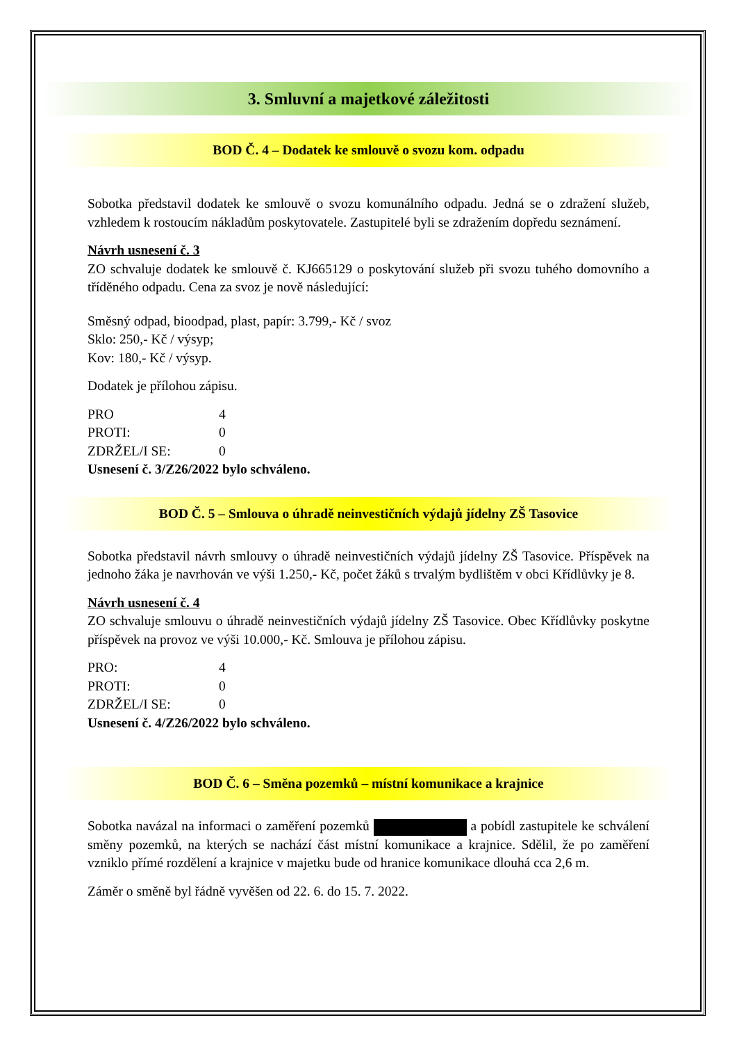3. Smluvní a majetkové záležitosti
BOD Č. 4 – Dodatek ke smlouvě o svozu kom. odpadu
Sobotka představil dodatek ke smlouvě o svozu komunálního odpadu. Jedná se o zdražení služeb, vzhledem k rostoucím nákladům poskytovatele. Zastupitelé byli se zdražením dopředu seznámení.
Návrh usnesení č. 3
ZO schvaluje dodatek ke smlouvě č. KJ665129 o poskytování služeb při svozu tuhého domovního a tříděného odpadu. Cena za svoz je nově následující:
Směsný odpad, bioodpad, plast, papír: 3.799,- Kč / svoz
Sklo: 250,- Kč / výsyp;
Kov: 180,- Kč / výsyp.
Dodatek je přílohou zápisu.
| PRO | 4 |
| PROTI: | 0 |
| ZDRŽEL/I SE: | 0 |
Usnesení č. 3/Z26/2022 bylo schváleno.
BOD Č. 5 – Smlouva o úhradě neinvestičních výdajů jídelny ZŠ Tasovice
Sobotka představil návrh smlouvy o úhradě neinvestičních výdajů jídelny ZŠ Tasovice. Příspěvek na jednoho žáka je navrhován ve výši 1.250,- Kč, počet žáků s trvalým bydlištěm v obci Křídlůvky je 8.
Návrh usnesení č. 4
ZO schvaluje smlouvu o úhradě neinvestičních výdajů jídelny ZŠ Tasovice. Obec Křídlůvky poskytne příspěvek na provoz ve výši 10.000,- Kč. Smlouva je přílohou zápisu.
| PRO: | 4 |
| PROTI: | 0 |
| ZDRŽEL/I SE: | 0 |
Usnesení č. 4/Z26/2022 bylo schváleno.
BOD Č. 6 – Směna pozemků – místní komunikace a krajnice
Sobotka navázal na informaci o zaměření pozemků a pobídl zastupitele ke schválení směny pozemků, na kterých se nachází část místní komunikace a krajnice. Sdělil, že po zaměření vzniklo přímé rozdělení a krajnice v majetku bude od hranice komunikace dlouhá cca 2,6 m.
Záměr o směně byl řádně vyvěšen od 22. 6. do 15. 7. 2022.